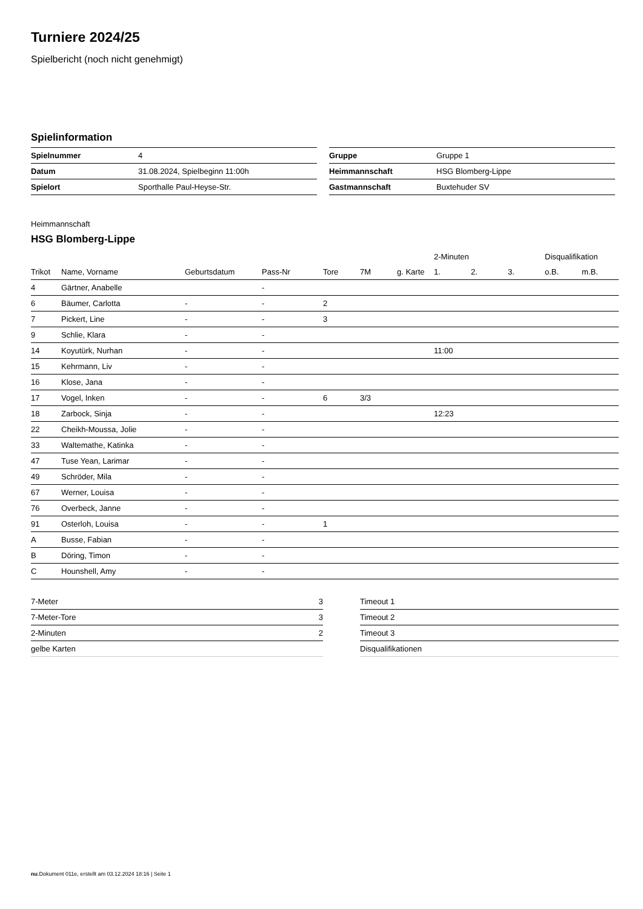Turniere 2024/25
Spielbericht (noch nicht genehmigt)
Spielinformation
| Spielnummer | 4 |
| Datum | 31.08.2024, Spielbeginn 11:00h |
| Spielort | Sporthalle Paul-Heyse-Str. |
| Gruppe | Gruppe 1 |
| Heimmannschaft | HSG Blomberg-Lippe |
| Gastmannschaft | Buxtehuder SV |
Heimmannschaft
HSG Blomberg-Lippe
| | | | | | | | 2-Minuten | | | Disqualifikation | |
| --- | --- | --- | --- | --- | --- | --- | --- | --- | --- | --- | --- |
| Trikot | Name, Vorname | Geburtsdatum | Pass-Nr | Tore | 7M | g. Karte | 1. | 2. | 3. | o.B. | m.B. |
| 4 | Gärtner, Anabelle | | - | | | | | | | | |
| 6 | Bäumer, Carlotta | - | - | 2 | | | | | | | |
| 7 | Pickert, Line | - | - | 3 | | | | | | | |
| 9 | Schlie, Klara | - | - | | | | | | | | |
| 14 | Koyutürk, Nurhan | - | - | | | | 11:00 | | | | |
| 15 | Kehrmann, Liv | - | - | | | | | | | | |
| 16 | Klose, Jana | - | - | | | | | | | | |
| 17 | Vogel, Inken | - | - | 6 | 3/3 | | | | | | |
| 18 | Zarbock, Sinja | - | - | | | | 12:23 | | | | |
| 22 | Cheikh-Moussa, Jolie | - | - | | | | | | | | |
| 33 | Waltemathe, Katinka | - | - | | | | | | | | |
| 47 | Tuse Yean, Larimar | - | - | | | | | | | | |
| 49 | Schröder, Mila | - | - | | | | | | | | |
| 67 | Werner, Louisa | - | - | | | | | | | | |
| 76 | Overbeck, Janne | - | - | | | | | | | | |
| 91 | Osterloh, Louisa | - | - | 1 | | | | | | | |
| A | Busse, Fabian | - | - | | | | | | | | |
| B | Döring, Timon | - | - | | | | | | | | |
| C | Hounshell, Amy | - | - | | | | | | | | |
| 7-Meter | 3 |
| 7-Meter-Tore | 3 |
| 2-Minuten | 2 |
| gelbe Karten | |
| Timeout 1 |
| Timeout 2 |
| Timeout 3 |
| Disqualifikationen |
nu.Dokument 011e, erstellt am 03.12.2024 18:16 | Seite 1